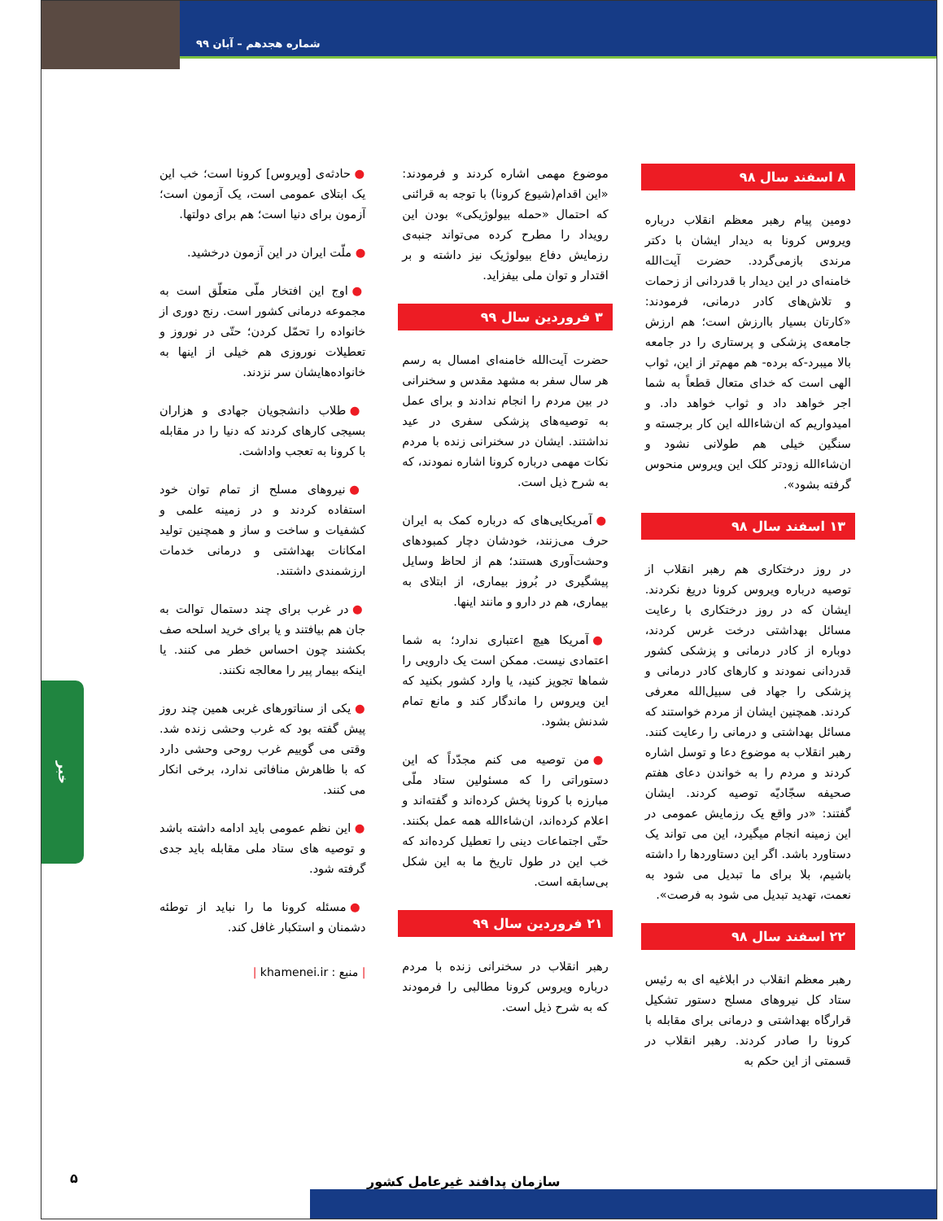شماره هجدهم – آبان ۹۹
۸ اسفند سال ۹۸
دومین پیام رهبر معظم انقلاب درباره ویروس کرونا به دیدار ایشان با دکتر مرندی بازمی‌گردد. حضرت آیت‌الله خامنه‌ای در این دیدار با قدردانی از زحمات و تلاش‌های کادر درمانی، فرمودند: «کارتان بسیار باارزش است؛ هم ارزش جامعه‌ی پزشکی و پرستاری را در جامعه بالا میبرد-که برده- هم مهم‌تر از این، ثواب الهی است که خدای متعال قطعاً به شما اجر خواهد داد و ثواب خواهد داد. و امیدواریم که ان‌شاءالله این کار برجسته و سنگین خیلی هم طولانی نشود و ان‌شاءالله زودتر کلک این ویروس منحوس گرفته بشود».
۱۳ اسفند سال ۹۸
در روز درختکاری هم رهبر انقلاب از توصیه درباره ویروس کرونا دریغ نکردند. ایشان که در روز درختکاری با رعایت مسائل بهداشتی درخت غرس کردند، دوباره از کادر درمانی و پزشکی کشور قدردانی نمودند و کارهای کادر درمانی و پزشکی را جهاد فی سبیل‌الله معرفی کردند. همچنین ایشان از مردم خواستند که مسائل بهداشتی و درمانی را رعایت کنند. رهبر انقلاب به موضوع دعا و توسل اشاره کردند و مردم را به خواندن دعای هفتم صحیفه سجّادیّه توصیه کردند. ایشان گفتند: «در واقع یک رزمایش عمومی در این زمینه انجام میگیرد، این می تواند یک دستاورد باشد. اگر این دستاوردها را داشته باشیم، بلا برای ما تبدیل می شود به نعمت، تهدید تبدیل می شود به فرصت».
۲۲ اسفند سال ۹۸
رهبر معظم انقلاب در ابلاغیه ای به رئیس ستاد کل نیروهای مسلح دستور تشکیل قرارگاه بهداشتی و درمانی برای مقابله با کرونا را صادر کردند. رهبر انقلاب در قسمتی از این حکم به
موضوع مهمی اشاره کردند و فرمودند: «این اقدام(شیوع کرونا) با توجه به قرائنی که احتمال «حمله بیولوژیکی» بودن این رویداد را مطرح کرده می‌تواند جنبه‌ی رزمایش دفاع بیولوژیک نیز داشته و بر اقتدار و توان ملی بیفزاید.
۳ فروردین سال ۹۹
حضرت آیت‌الله خامنه‌ای امسال به رسم هر سال سفر به مشهد مقدس و سخنرانی در بین مردم را انجام ندادند و برای عمل به توصیه‌های پزشکی سفری در عید نداشتند. ایشان در سخنرانی زنده با مردم نکات مهمی درباره کرونا اشاره نمودند، که به شرح ذیل است.
● آمریکایی‌های که درباره کمک به ایران حرف می‌زنند، خودشان دچار کمبودهای وحشت‌آوری هستند؛ هم از لحاظ وسایل پیشگیری در بُروز بیماری، از ابتلای به بیماری، هم در دارو و مانند اینها.
● آمریکا هیچ اعتباری ندارد؛ به شما اعتمادی نیست. ممکن است یک دارویی را شماها تجویز کنید، یا وارد کشور بکنید که این ویروس را ماندگار کند و مانع تمام شدنش بشود.
● من توصیه می کنم مجدّداً که این دستوراتی را که مسئولین ستاد ملّی مبارزه با کرونا پخش کرده‌اند و گفته‌اند و اعلام کرده‌اند، ان‌شاءالله همه عمل بکنند. حتّی اجتماعات دینی را تعطیل کرده‌اند که خب این در طول تاریخ ما به این شکل بی‌سابقه است.
۲۱ فروردین سال ۹۹
رهبر انقلاب در سخنرانی زنده با مردم درباره ویروس کرونا مطالبی را فرمودند که به شرح ذیل است.
● حادثه‌ی [ویروس] کرونا است؛ خب این یک ابتلای عمومی است، یک آزمون است؛ آزمون برای دنیا است؛ هم برای دولتها.
● ملّت ایران در این آزمون درخشید.
● اوج این افتخار ملّی متعلّق است به مجموعه درمانی کشور است. رنج دوری از خانواده را تحمّل کردن؛ حتّی در نوروز و تعطیلات نوروزی هم خیلی از اینها به خانواده‌هایشان سر نزدند.
● طلاب دانشجویان جهادی و هزاران بسیجی کارهای کردند که دنیا را در مقابله با کرونا به تعجب واداشت.
● نیروهای مسلح از تمام توان خود استفاده کردند و در زمینه علمی و کشفیات و ساخت و ساز و همچنین تولید امکانات بهداشتی و درمانی خدمات ارزشمندی داشتند.
● در غرب برای چند دستمال توالت به جان هم بیافتند و یا برای خرید اسلحه صف بکشند چون احساس خطر می کنند. یا اینکه بیمار پیر را معالجه نکنند.
● یکی از سناتورهای غربی همین چند روز پیش گفته بود که غرب وحشی زنده شد. وقتی می گوییم غرب روحی وحشی دارد که با ظاهرش منافاتی ندارد، برخی انکار می کنند.
● این نظم عمومی باید ادامه داشته باشد و توصیه های ستاد ملی مقابله باید جدی گرفته شود.
● مسئله کرونا ما را نباید از توطئه دشمنان و استکبار غافل کند.
| منبع : khamenei.ir |
خبر
سازمان پدافند غیرعامل کشور
۵